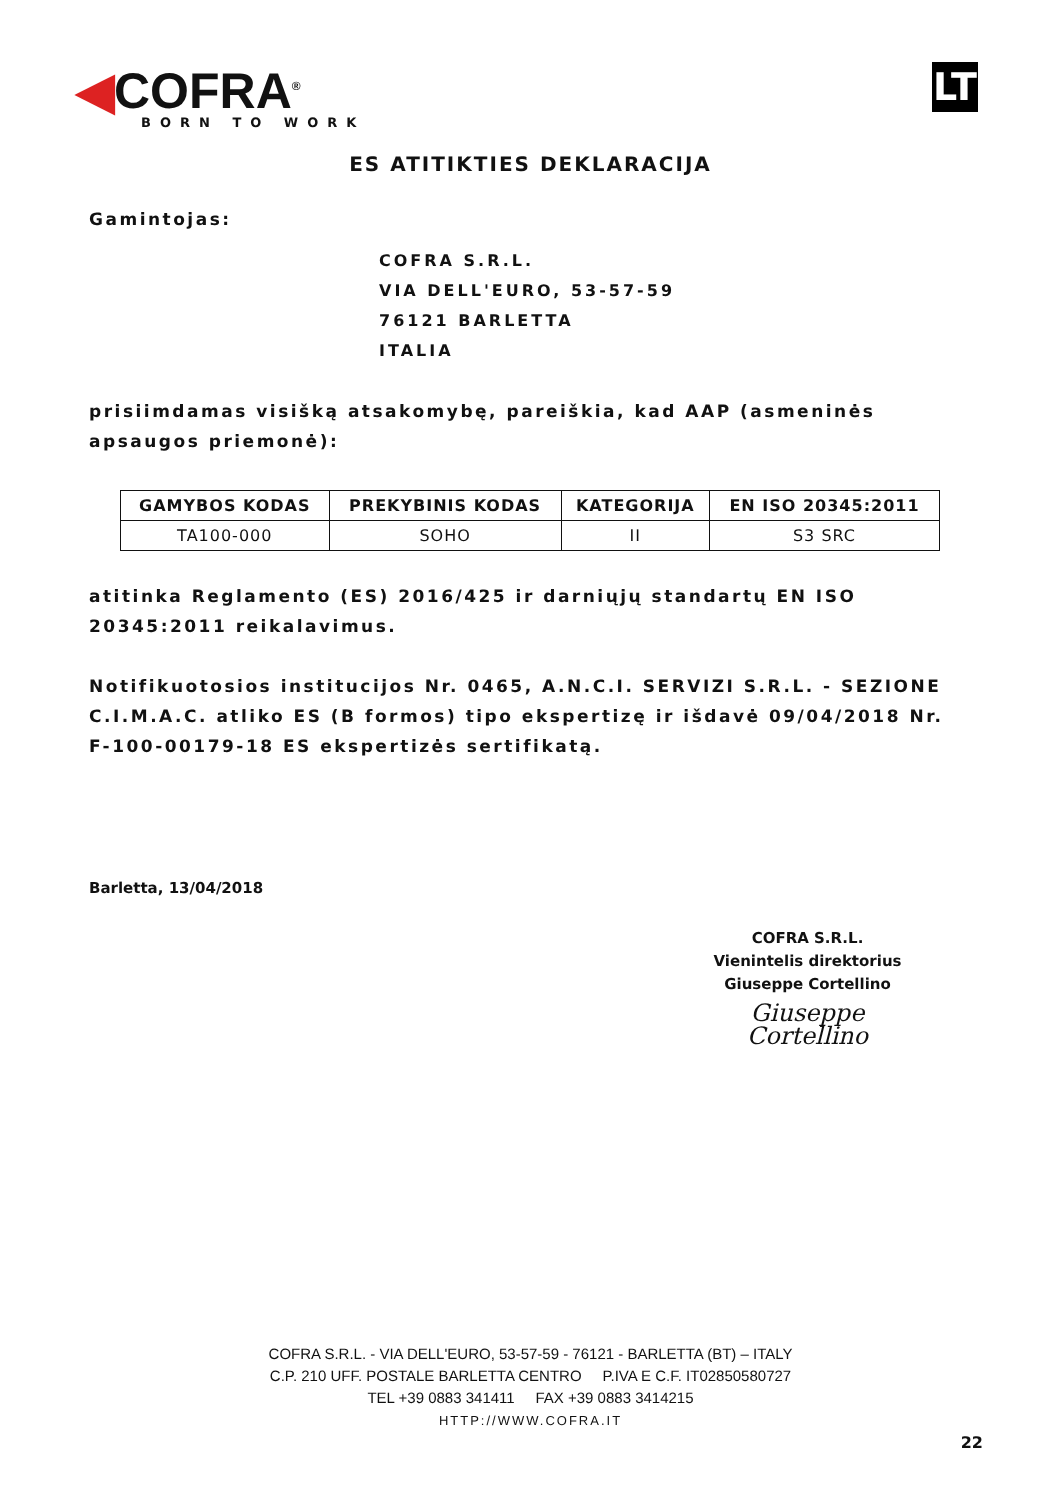◀COFRA<sup>®</sup>
BORN TO WORK
LT
ES ATITIKTIES DEKLARACIJA
Gamintojas:
COFRA S.R.L.
VIA DELL'EURO, 53-57-59
76121 BARLETTA
ITALIA
prisiimdamas visišką atsakomybę, pareiškia, kad AAP (asmeninės apsaugos priemonė):
| GAMYBOS KODAS | PREKYBINIS KODAS | KATEGORIJA | EN ISO 20345:2011 |
| --- | --- | --- | --- |
| TA100-000 | SOHO | II | S3 SRC |
atitinka Reglamento (ES) 2016/425 ir darniųjų standartų EN ISO 20345:2011 reikalavimus.
Notifikuotosios institucijos Nr. 0465, A.N.C.I. SERVIZI S.R.L. - SEZIONE C.I.M.A.C. atliko ES (B formos) tipo ekspertizę ir išdavė 09/04/2018 Nr. F-100-00179-18 ES ekspertizės sertifikatą.
Barletta, 13/04/2018
COFRA S.R.L.
Vienintelis direktorius
Giuseppe Cortellino
Giuseppe Cortellino
COFRA S.R.L. - VIA DELL'EURO, 53-57-59 - 76121 - BARLETTA (BT) – ITALY
C.P. 210 UFF. POSTALE BARLETTA CENTRO P.IVA E C.F. IT02850580727
TEL +39 0883 341411 FAX +39 0883 3414215
HTTP://WWW.COFRA.IT
22